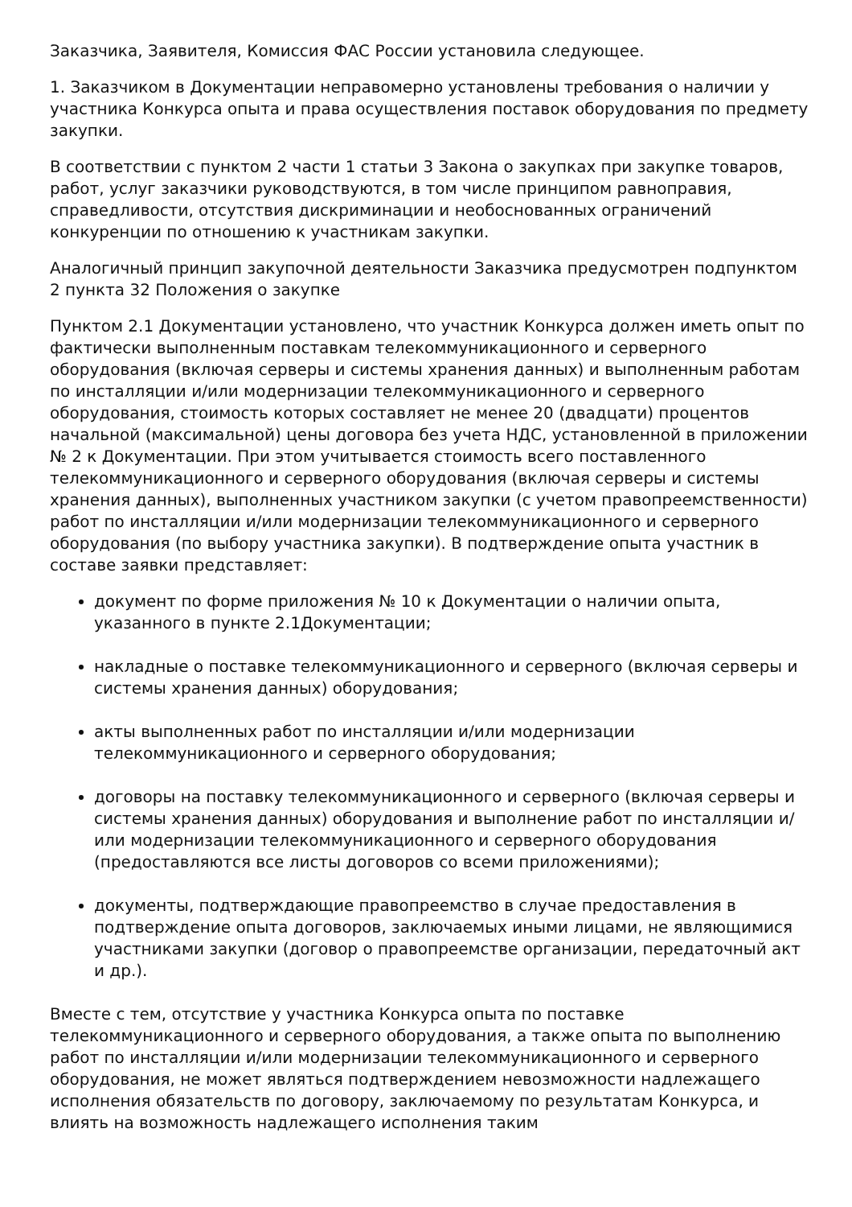Заказчика, Заявителя, Комиссия ФАС России установила следующее.
1. Заказчиком в Документации неправомерно установлены требования о наличии у участника Конкурса опыта и права осуществления поставок оборудования по предмету закупки.
В соответствии с пунктом 2 части 1 статьи 3 Закона о закупках при закупке товаров, работ, услуг заказчики руководствуются, в том числе принципом равноправия, справедливости, отсутствия дискриминации и необоснованных ограничений конкуренции по отношению к участникам закупки.
Аналогичный принцип закупочной деятельности Заказчика предусмотрен подпунктом 2 пункта 32 Положения о закупке
Пунктом 2.1 Документации установлено, что участник Конкурса должен иметь опыт по фактически выполненным поставкам телекоммуникационного и серверного оборудования (включая серверы и системы хранения данных) и выполненным работам по инсталляции и/или модернизации телекоммуникационного и серверного оборудования, стоимость которых составляет не менее 20 (двадцати) процентов начальной (максимальной) цены договора без учета НДС, установленной в приложении № 2 к Документации. При этом учитывается стоимость всего поставленного телекоммуникационного и серверного оборудования (включая серверы и системы хранения данных), выполненных участником закупки (с учетом правопреемственности) работ по инсталляции и/или модернизации телекоммуникационного и серверного оборудования (по выбору участника закупки). В подтверждение опыта участник в составе заявки представляет:
документ по форме приложения № 10 к Документации о наличии опыта, указанного в пункте 2.1Документации;
накладные о поставке телекоммуникационного и серверного (включая серверы и системы хранения данных) оборудования;
акты выполненных работ по инсталляции и/или модернизации телекоммуникационного и серверного оборудования;
договоры на поставку телекоммуникационного и серверного (включая серверы и системы хранения данных) оборудования и выполнение работ по инсталляции и/или модернизации телекоммуникационного и серверного оборудования (предоставляются все листы договоров со всеми приложениями);
документы, подтверждающие правопреемство в случае предоставления в подтверждение опыта договоров, заключаемых иными лицами, не являющимися участниками закупки (договор о правопреемстве организации, передаточный акт и др.).
Вместе с тем, отсутствие у участника Конкурса опыта по поставке телекоммуникационного и серверного оборудования, а также опыта по выполнению работ по инсталляции и/или модернизации телекоммуникационного и серверного оборудования, не может являться подтверждением невозможности надлежащего исполнения обязательств по договору, заключаемому по результатам Конкурса, и влиять на возможность надлежащего исполнения таким